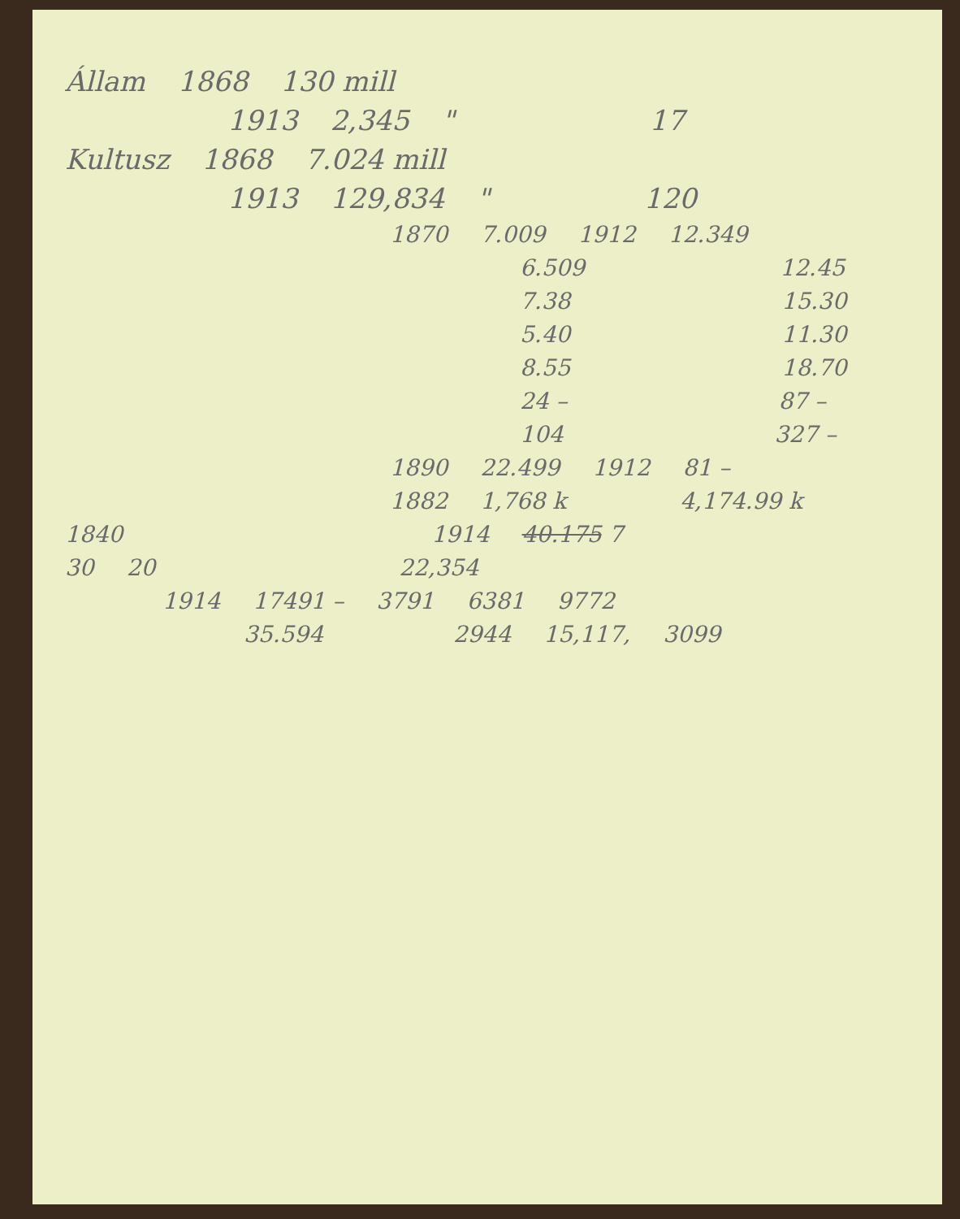Állam 1868 130 mill
1913 2,345 " 17
Kultusz 1868 7.024 mill
1913 129,834 " 120
1870 7.009 1912 12.349
6.509 12.45
7.38 15.30
5.40 11.30
8.55 18.70
24 – 87 –
104 327 –
1890 22.499 1912 81 –
1882 1,768 k 4,174.99 k
1840 1914 40.175 7
30 20 22,354
1914 17491 – 3791 6381 9772
35.594 2944 15,117, 3099